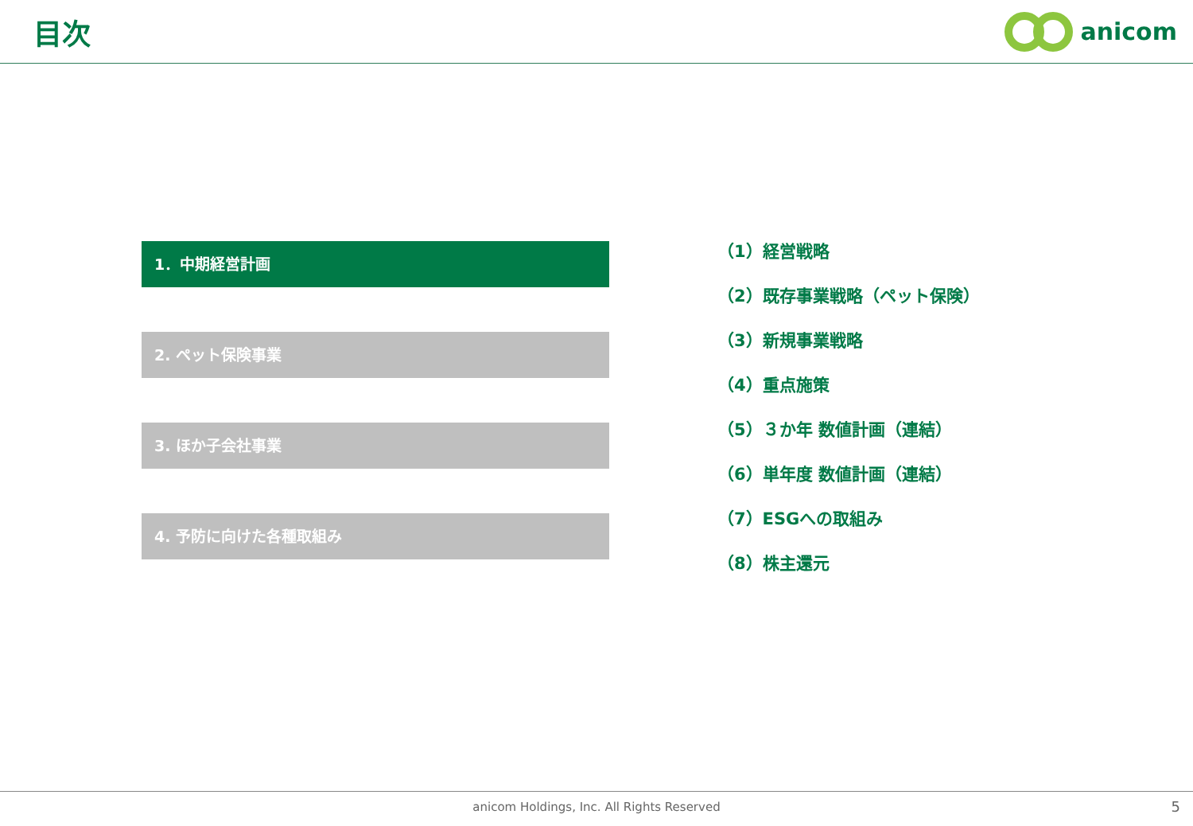目次
anicom
1．中期経営計画
2. ペット保険事業
3. ほか子会社事業
4. 予防に向けた各種取組み
（1）経営戦略
（2）既存事業戦略（ペット保険）
（3）新規事業戦略
（4）重点施策
（5）３か年 数値計画（連結）
（6）単年度 数値計画（連結）
（7）ESGへの取組み
（8）株主還元
anicom Holdings, Inc. All Rights Reserved
5